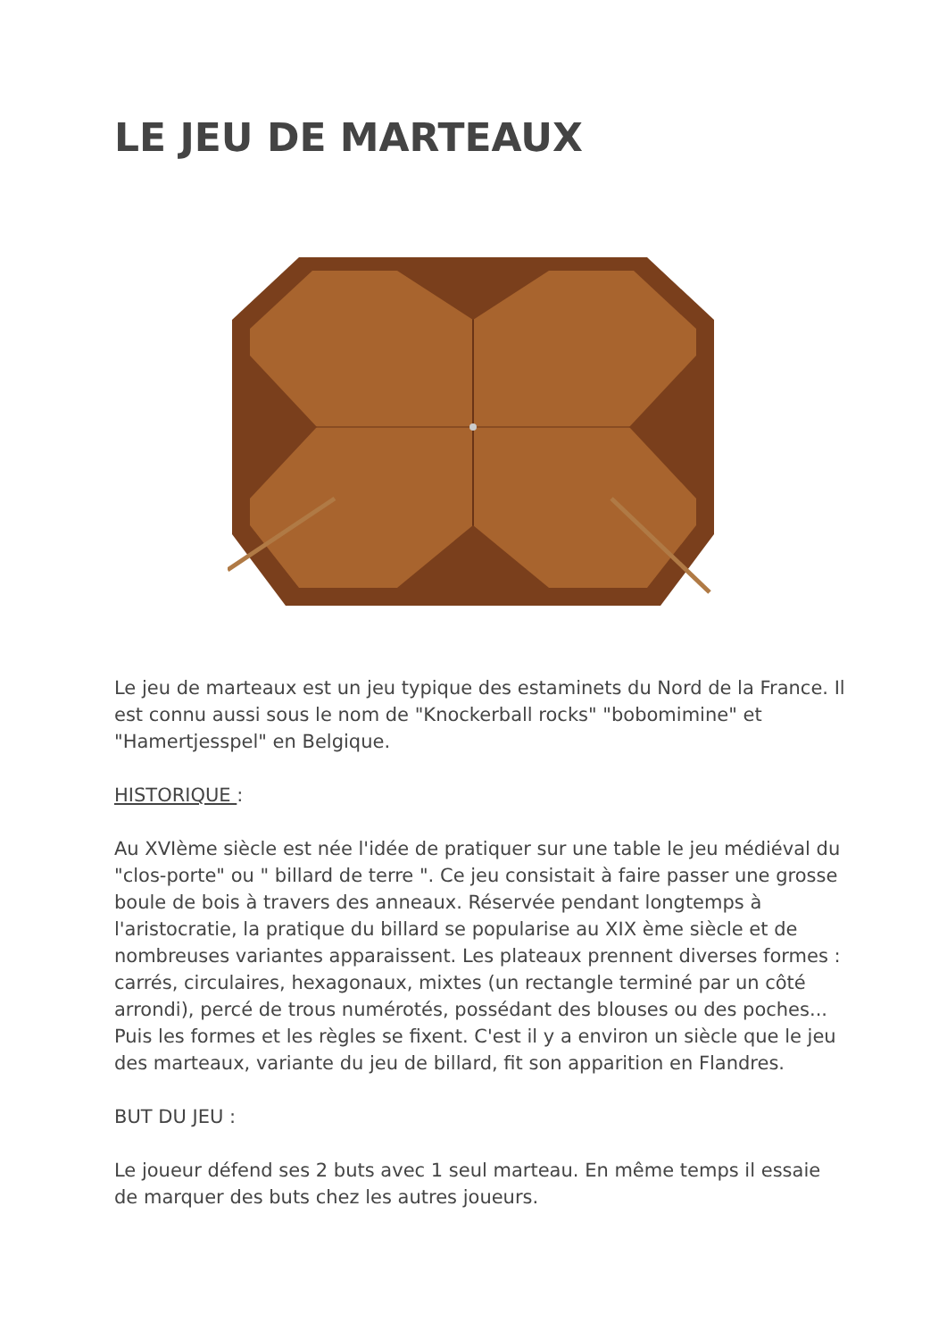LE JEU DE MARTEAUX
Le jeu de marteaux est un jeu typique des estaminets du Nord de la France. Il est connu aussi sous le nom de "Knockerball rocks" "bobomimine" et "Hamertjesspel" en Belgique.
HISTORIQUE :
Au XVIème siècle est née l'idée de pratiquer sur une table le jeu médiéval du "clos-porte" ou " billard de terre ". Ce jeu consistait à faire passer une grosse boule de bois à travers des anneaux. Réservée pendant longtemps à l'aristocratie, la pratique du billard se popularise au XIX ème siècle et de nombreuses variantes apparaissent. Les plateaux prennent diverses formes : carrés, circulaires, hexagonaux, mixtes (un rectangle terminé par un côté arrondi), percé de trous numérotés, possédant des blouses ou des poches... Puis les formes et les règles se fixent. C'est il y a environ un siècle que le jeu des marteaux, variante du jeu de billard, fit son apparition en Flandres.
BUT DU JEU :
Le joueur défend ses 2 buts avec 1 seul marteau. En même temps il essaie de marquer des buts chez les autres joueurs.